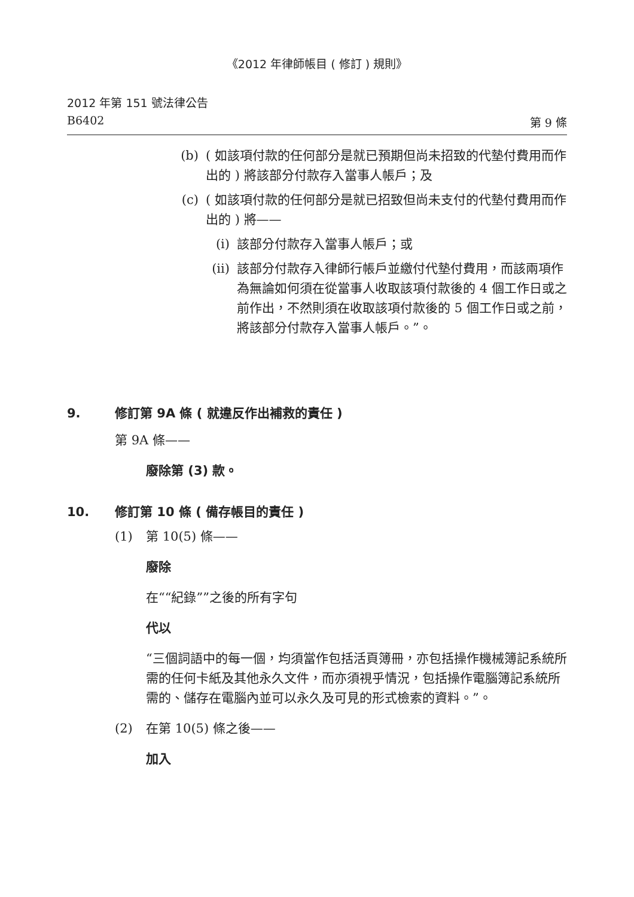《2012 年律師帳目 ( 修訂 ) 規則》
2012 年第 151 號法律公告
B6402 第 9 條
(b) ( 如該項付款的任何部分是就已預期但尚未招致的代墊付費用而作出的 ) 將該部分付款存入當事人帳戶；及
(c) ( 如該項付款的任何部分是就已招致但尚未支付的代墊付費用而作出的 ) 將——
(i) 該部分付款存入當事人帳戶；或
(ii) 該部分付款存入律師行帳戶並繳付代墊付費用，而該兩項作為無論如何須在從當事人收取該項付款後的 4 個工作日或之前作出，不然則須在收取該項付款後的 5 個工作日或之前，將該部分付款存入當事人帳戶。”。
9. 修訂第 9A 條 ( 就違反作出補救的責任 )
第 9A 條——
廢除第 (3) 款。
10. 修訂第 10 條 ( 備存帳目的責任 )
(1) 第 10(5) 條——
廢除
在““紀錄””之後的所有字句
代以
“三個詞語中的每一個，均須當作包括活頁簿冊，亦包括操作機械簿記系統所需的任何卡紙及其他永久文件，而亦須視乎情況，包括操作電腦簿記系統所需的、儲存在電腦內並可以永久及可見的形式檢索的資料。”。
(2) 在第 10(5) 條之後——
加入